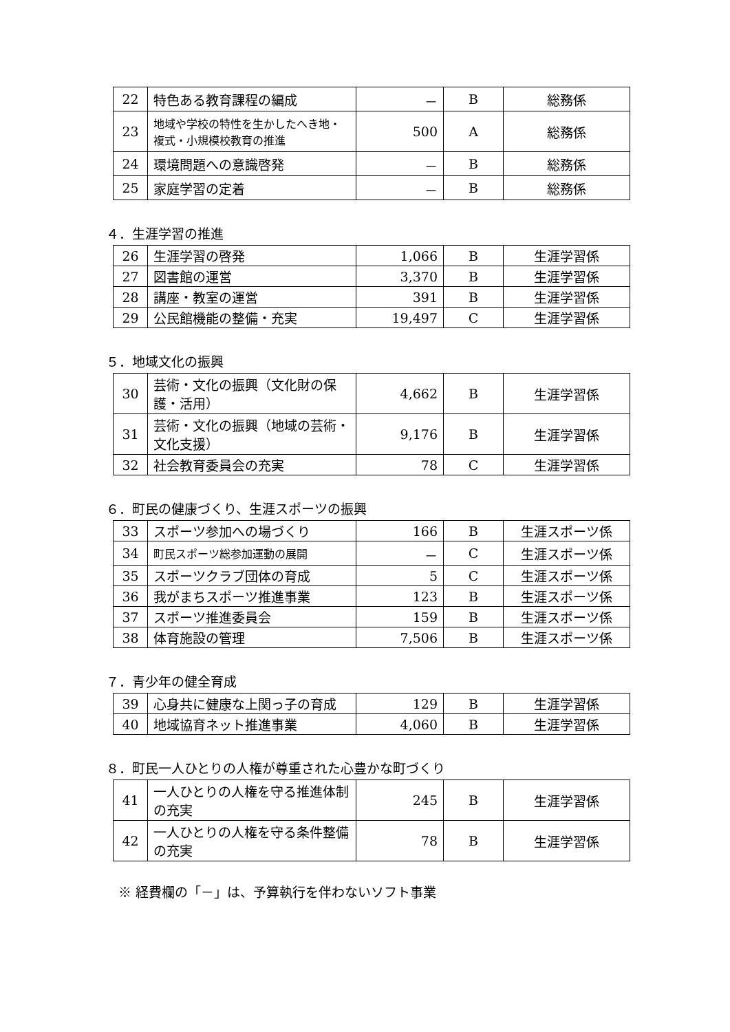| 22 | 特色ある教育課程の編成 | － | B | 総務係 |
| 23 | 地域や学校の特性を生かしたへき地・複式・小規模校教育の推進 | 500 | A | 総務係 |
| 24 | 環境問題への意識啓発 | － | B | 総務係 |
| 25 | 家庭学習の定着 | － | B | 総務係 |
４．生涯学習の推進
| 26 | 生涯学習の啓発 | 1,066 | B | 生涯学習係 |
| 27 | 図書館の運営 | 3,370 | B | 生涯学習係 |
| 28 | 講座・教室の運営 | 391 | B | 生涯学習係 |
| 29 | 公民館機能の整備・充実 | 19,497 | C | 生涯学習係 |
５．地域文化の振興
| 30 | 芸術・文化の振興（文化財の保護・活用） | 4,662 | B | 生涯学習係 |
| 31 | 芸術・文化の振興（地域の芸術・文化支援） | 9,176 | B | 生涯学習係 |
| 32 | 社会教育委員会の充実 | 78 | C | 生涯学習係 |
６．町民の健康づくり、生涯スポーツの振興
| 33 | スポーツ参加への場づくり | 166 | B | 生涯スポーツ係 |
| 34 | 町民スポーツ総参加運動の展開 | － | C | 生涯スポーツ係 |
| 35 | スポーツクラブ団体の育成 | 5 | C | 生涯スポーツ係 |
| 36 | 我がまちスポーツ推進事業 | 123 | B | 生涯スポーツ係 |
| 37 | スポーツ推進委員会 | 159 | B | 生涯スポーツ係 |
| 38 | 体育施設の管理 | 7,506 | B | 生涯スポーツ係 |
７．青少年の健全育成
| 39 | 心身共に健康な上関っ子の育成 | 129 | B | 生涯学習係 |
| 40 | 地域協育ネット推進事業 | 4,060 | B | 生涯学習係 |
８．町民一人ひとりの人権が尊重された心豊かな町づくり
| 41 | 一人ひとりの人権を守る推進体制の充実 | 245 | B | 生涯学習係 |
| 42 | 一人ひとりの人権を守る条件整備の充実 | 78 | B | 生涯学習係 |
※ 経費欄の「－」は、予算執行を伴わないソフト事業